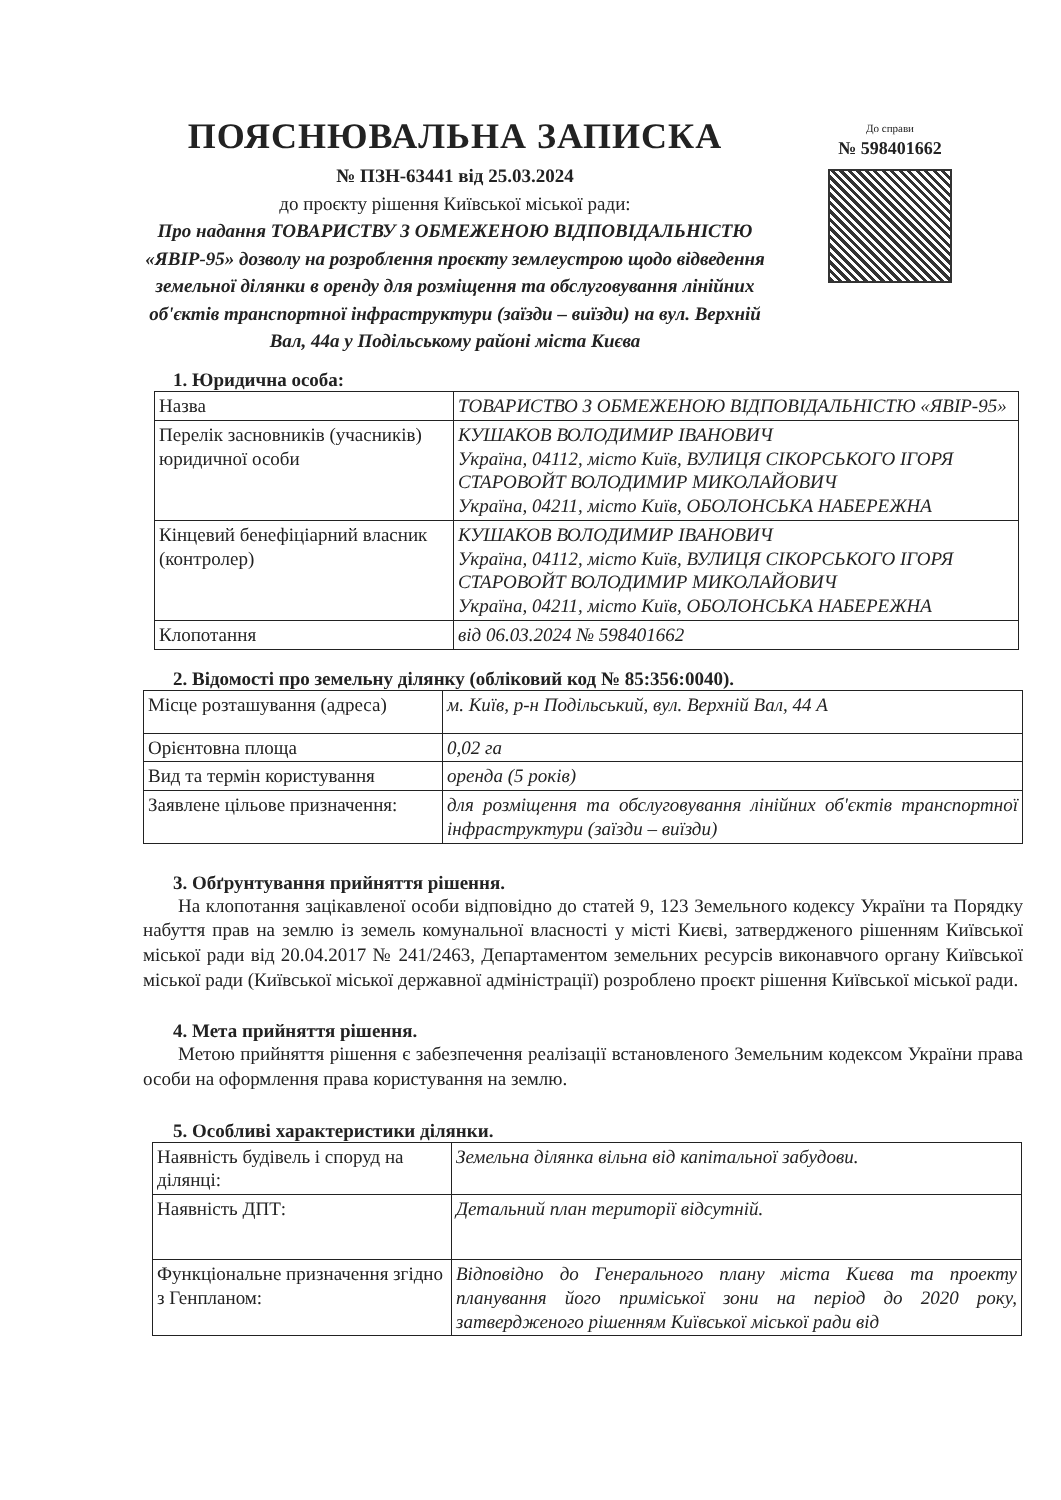ПОЯСНЮВАЛЬНА ЗАПИСКА
№ ПЗН-63441 від 25.03.2024
до проєкту рішення Київської міської ради:
Про надання ТОВАРИСТВУ З ОБМЕЖЕНОЮ ВІДПОВІДАЛЬНІСТЮ «ЯВІР-95» дозволу на розроблення проєкту землеустрою щодо відведення земельної ділянки в оренду для розміщення та обслуговування лінійних об'єктів транспортної інфраструктури (заїзди – виїзди) на вул. Верхній Вал, 44а у Подільському районі міста Києва
До справи
№ 598401662
1. Юридична особа:
| Назва | ТОВАРИСТВО З ОБМЕЖЕНОЮ ВІДПОВІДАЛЬНІСТЮ «ЯВІР-95» |
| Перелік засновників (учасників) юридичної особи | КУШАКОВ ВОЛОДИМИР ІВАНОВИЧ Україна, 04112, місто Київ, ВУЛИЦЯ СІКОРСЬКОГО ІГОРЯ СТАРОВОЙТ ВОЛОДИМИР МИКОЛАЙОВИЧ Україна, 04211, місто Київ, ОБОЛОНСЬКА НАБЕРЕЖНА |
| Кінцевий бенефіціарний власник (контролер) | КУШАКОВ ВОЛОДИМИР ІВАНОВИЧ Україна, 04112, місто Київ, ВУЛИЦЯ СІКОРСЬКОГО ІГОРЯ СТАРОВОЙТ ВОЛОДИМИР МИКОЛАЙОВИЧ Україна, 04211, місто Київ, ОБОЛОНСЬКА НАБЕРЕЖНА |
| Клопотання | від 06.03.2024 № 598401662 |
2. Відомості про земельну ділянку (обліковий код № 85:356:0040).
| Місце розташування (адреса) | м. Київ, р-н Подільський, вул. Верхній Вал, 44 А |
| Орієнтовна площа | 0,02 га |
| Вид та термін користування | оренда (5 років) |
| Заявлене цільове призначення: | для розміщення та обслуговування лінійних об'єктів транспортної інфраструктури (заїзди – виїзди) |
3. Обґрунтування прийняття рішення.
На клопотання зацікавленої особи відповідно до статей 9, 123 Земельного кодексу України та Порядку набуття прав на землю із земель комунальної власності у місті Києві, затвердженого рішенням Київської міської ради від 20.04.2017 № 241/2463, Департаментом земельних ресурсів виконавчого органу Київської міської ради (Київської міської державної адміністрації) розроблено проєкт рішення Київської міської ради.
4. Мета прийняття рішення.
Метою прийняття рішення є забезпечення реалізації встановленого Земельним кодексом України права особи на оформлення права користування на землю.
5. Особливі характеристики ділянки.
| Наявність будівель і споруд на ділянці: | Земельна ділянка вільна від капітальної забудови. |
| Наявність ДПТ: | Детальний план території відсутній. |
| Функціональне призначення згідно з Генпланом: | Відповідно до Генерального плану міста Києва та проекту планування його приміської зони на період до 2020 року, затвердженого рішенням Київської міської ради від |